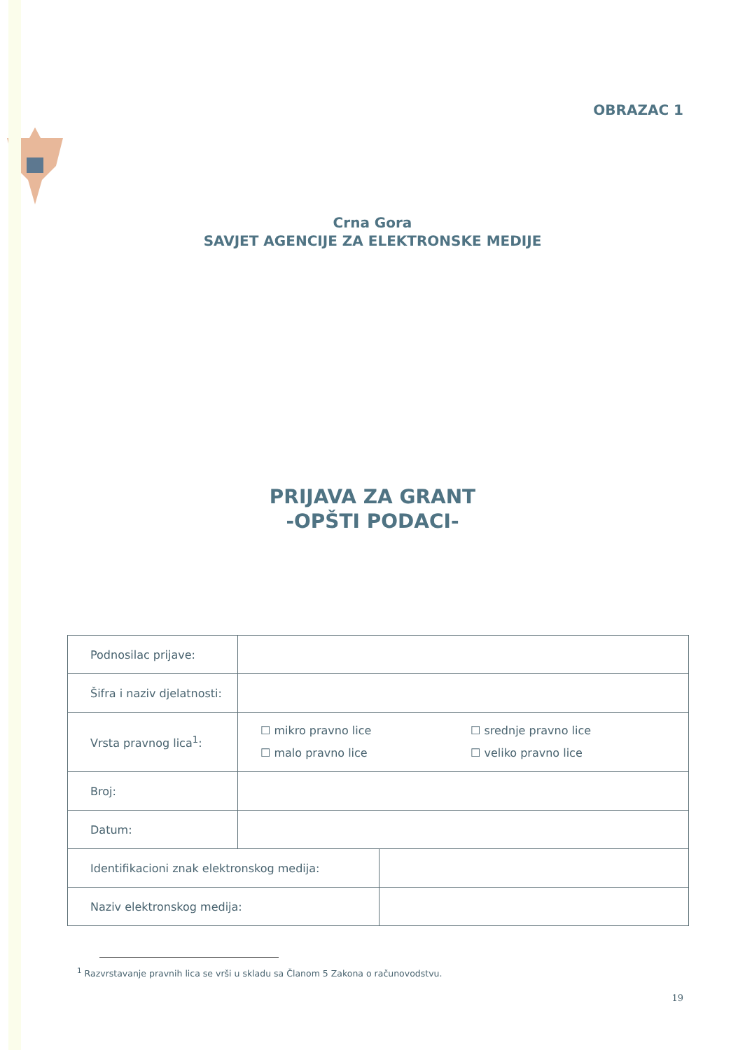OBRAZAC 1
Crna Gora
SAVJET AGENCIJE ZA ELEKTRONSKE MEDIJE
PRIJAVA ZA GRANT
-OPŠTI PODACI-
| Podnosilac prijave: | |
| Šifra i naziv djelatnosti: | |
| Vrsta pravnog lica<sup>1</sup>: | ☐ mikro pravno lice ☐ srednje pravno lice ☐ malo pravno lice ☐ veliko pravno lice |
| Broj: | |
| Datum: | |
| Identifikacioni znak elektronskog medija: | |
| Naziv elektronskog medija: | |
<sup>1</sup> Razvrstavanje pravnih lica se vrši u skladu sa Članom 5 Zakona o računovodstvu.
19